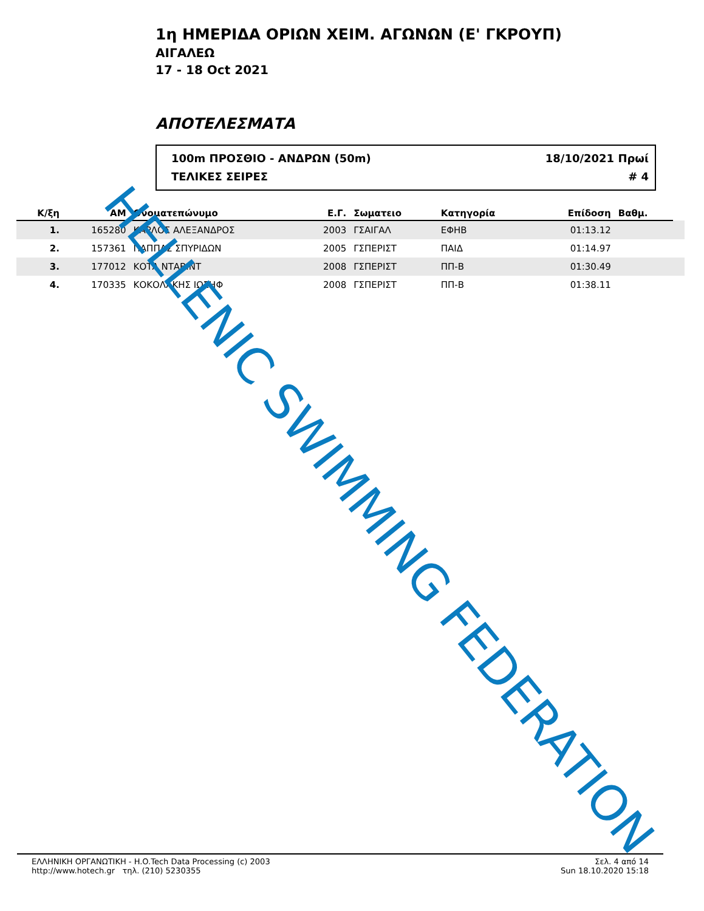1η ΗΜΕΡΙΔΑ ΟΡΙΩΝ ΧΕΙΜ. ΑΓΩΝΩΝ (Ε' ΓΚΡΟΥΠ)
ΑΙΓΑΛΕΩ
17 - 18 Oct 2021
ΑΠΟΤΕΛΕΣΜΑΤΑ
100m ΠΡΟΣΘΙΟ - ΑΝΔΡΩΝ (50m)
ΤΕΛΙΚΕΣ ΣΕΙΡΕΣ
18/10/2021 Πρωί
# 4
| Κ/ξη | ΑΜ | Ονοματεπώνυμο | Ε.Γ. | Σωματειο | Κατηγορία | Επίδοση | Βαθμ. | |
| --- | --- | --- | --- | --- | --- | --- | --- | --- |
| 1. | 165280 | ΚΑΡΛΟΣ ΑΛΕΞΑΝΔΡΟΣ | 2003 | ΓΣΑΙΓΑΛ | ΕΦΗΒ | 01:13.12 | | |
| 2. | 157361 | ΠΑΠΠΑΣ ΣΠΥΡΙΔΩΝ | 2005 | ΓΣΠΕΡΙΣΤ | ΠΑΙΔ | 01:14.97 | | |
| 3. | 177012 | ΚΟΤΑ ΝΤΑΒΙΝΤ | 2008 | ΓΣΠΕΡΙΣΤ | ΠΠ-Β | 01:30.49 | | |
| 4. | 170335 | ΚΟΚΟΛΑΚΗΣ ΙΩΣΗΦ | 2008 | ΓΣΠΕΡΙΣΤ | ΠΠ-Β | 01:38.11 | | |
HELLENIC SWIMMING FEDERATION
ΕΛΛΗΝΙΚΗ ΟΡΓΑΝΩΤΙΚΗ - H.O.Tech Data Processing (c) 2003
http://www.hotech.gr τηλ. (210) 5230355
Σελ. 4 από 14
Sun 18.10.2020 15:18